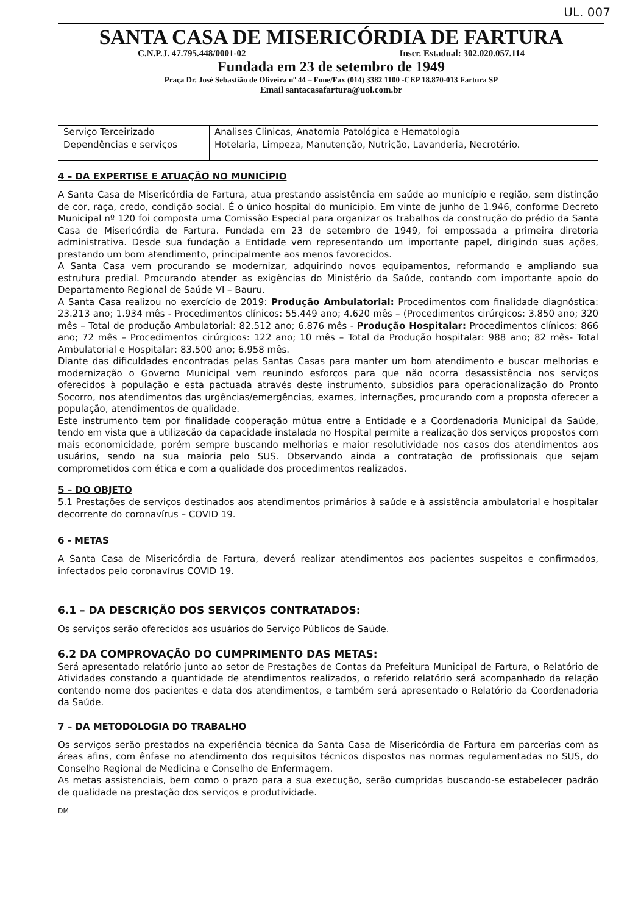UL. 007
SANTA CASA DE MISERICÓRDIA DE FARTURA
C.N.P.J. 47.795.448/0001-02 Inscr. Estadual: 302.020.057.114
Fundada em 23 de setembro de 1949
Praça Dr. José Sebastião de Oliveira nº 44 – Fone/Fax (014) 3382 1100 -CEP 18.870-013 Fartura SP
Email santacasafartura@uol.com.br
| Serviço Terceirizado | Analises Clinicas, Anatomia Patológica e Hematologia |
| Dependências e serviços | Hotelaria, Limpeza, Manutenção, Nutrição, Lavanderia, Necrotério. |
4 – DA EXPERTISE E ATUAÇÃO NO MUNICÍPIO
A Santa Casa de Misericórdia de Fartura, atua prestando assistência em saúde ao município e região, sem distinção de cor, raça, credo, condição social. É o único hospital do município. Em vinte de junho de 1.946, conforme Decreto Municipal nº 120 foi composta uma Comissão Especial para organizar os trabalhos da construção do prédio da Santa Casa de Misericórdia de Fartura. Fundada em 23 de setembro de 1949, foi empossada a primeira diretoria administrativa. Desde sua fundação a Entidade vem representando um importante papel, dirigindo suas ações, prestando um bom atendimento, principalmente aos menos favorecidos.
A Santa Casa vem procurando se modernizar, adquirindo novos equipamentos, reformando e ampliando sua estrutura predial. Procurando atender as exigências do Ministério da Saúde, contando com importante apoio do Departamento Regional de Saúde VI – Bauru.
A Santa Casa realizou no exercício de 2019: Produção Ambulatorial: Procedimentos com finalidade diagnóstica: 23.213 ano; 1.934 mês - Procedimentos clínicos: 55.449 ano; 4.620 mês – (Procedimentos cirúrgicos: 3.850 ano; 320 mês – Total de produção Ambulatorial: 82.512 ano; 6.876 mês - Produção Hospitalar: Procedimentos clínicos: 866 ano; 72 mês – Procedimentos cirúrgicos: 122 ano; 10 mês – Total da Produção hospitalar: 988 ano; 82 mês- Total Ambulatorial e Hospitalar: 83.500 ano; 6.958 mês.
Diante das dificuldades encontradas pelas Santas Casas para manter um bom atendimento e buscar melhorias e modernização o Governo Municipal vem reunindo esforços para que não ocorra desassistência nos serviços oferecidos à população e esta pactuada através deste instrumento, subsídios para operacionalização do Pronto Socorro, nos atendimentos das urgências/emergências, exames, internações, procurando com a proposta oferecer a população, atendimentos de qualidade.
Este instrumento tem por finalidade cooperação mútua entre a Entidade e a Coordenadoria Municipal da Saúde, tendo em vista que a utilização da capacidade instalada no Hospital permite a realização dos serviços propostos com mais economicidade, porém sempre buscando melhorias e maior resolutividade nos casos dos atendimentos aos usuários, sendo na sua maioria pelo SUS. Observando ainda a contratação de profissionais que sejam comprometidos com ética e com a qualidade dos procedimentos realizados.
5 – DO OBJETO
5.1 Prestações de serviços destinados aos atendimentos primários à saúde e à assistência ambulatorial e hospitalar decorrente do coronavírus – COVID 19.
6 - METAS
A Santa Casa de Misericórdia de Fartura, deverá realizar atendimentos aos pacientes suspeitos e confirmados, infectados pelo coronavírus COVID 19.
6.1 – DA DESCRIÇÃO DOS SERVIÇOS CONTRATADOS:
Os serviços serão oferecidos aos usuários do Serviço Públicos de Saúde.
6.2 DA COMPROVAÇÃO DO CUMPRIMENTO DAS METAS:
Será apresentado relatório junto ao setor de Prestações de Contas da Prefeitura Municipal de Fartura, o Relatório de Atividades constando a quantidade de atendimentos realizados, o referido relatório será acompanhado da relação contendo nome dos pacientes e data dos atendimentos, e também será apresentado o Relatório da Coordenadoria da Saúde.
7 – DA METODOLOGIA DO TRABALHO
Os serviços serão prestados na experiência técnica da Santa Casa de Misericórdia de Fartura em parcerias com as áreas afins, com ênfase no atendimento dos requisitos técnicos dispostos nas normas regulamentadas no SUS, do Conselho Regional de Medicina e Conselho de Enfermagem.
As metas assistenciais, bem como o prazo para a sua execução, serão cumpridas buscando-se estabelecer padrão de qualidade na prestação dos serviços e produtividade.
DM